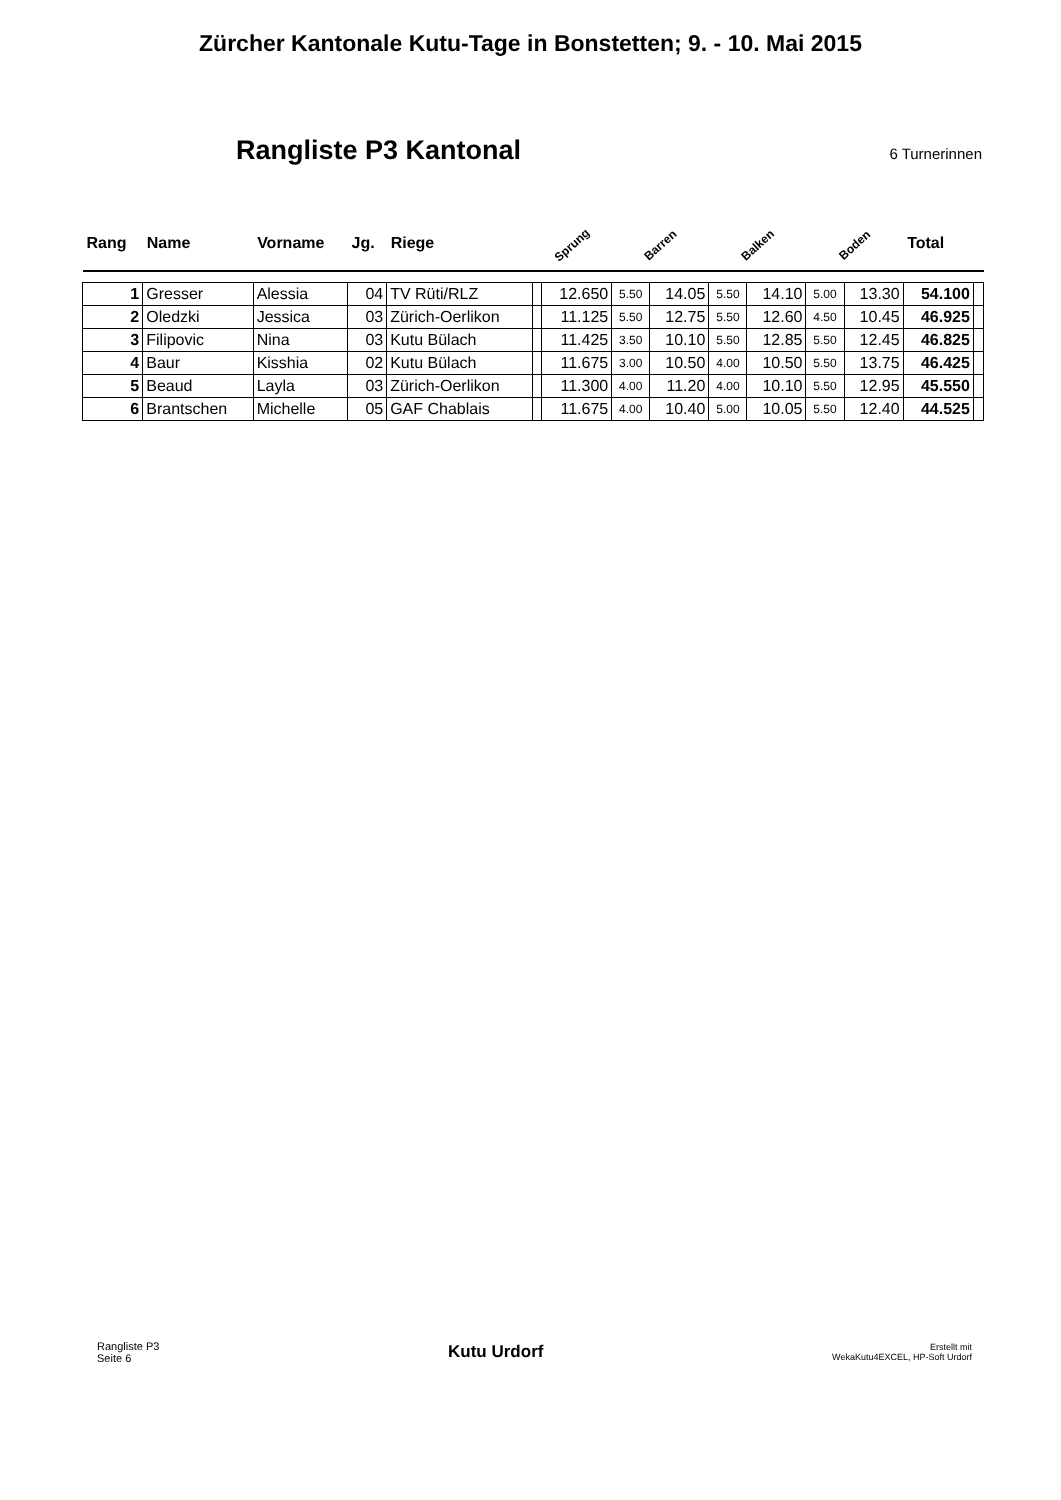Zürcher Kantonale Kutu-Tage in Bonstetten; 9. - 10. Mai 2015
Rangliste P3 Kantonal
6 Turnerinnen
| Rang | Name | Vorname | Jg. | Riege | Sprung | | Barren | | Balken | | Boden | | Total | |
| --- | --- | --- | --- | --- | --- | --- | --- | --- | --- | --- | --- | --- | --- | --- |
| 1 | Gresser | Alessia | 04 | TV Rüti/RLZ | | 12.650 | 5.50 | 14.05 | 5.50 | 14.10 | 5.00 | 13.30 | 54.100 | |
| 2 | Oledzki | Jessica | 03 | Zürich-Oerlikon | | 11.125 | 5.50 | 12.75 | 5.50 | 12.60 | 4.50 | 10.45 | 46.925 | |
| 3 | Filipovic | Nina | 03 | Kutu Bülach | | 11.425 | 3.50 | 10.10 | 5.50 | 12.85 | 5.50 | 12.45 | 46.825 | |
| 4 | Baur | Kisshia | 02 | Kutu Bülach | | 11.675 | 3.00 | 10.50 | 4.00 | 10.50 | 5.50 | 13.75 | 46.425 | |
| 5 | Beaud | Layla | 03 | Zürich-Oerlikon | | 11.300 | 4.00 | 11.20 | 4.00 | 10.10 | 5.50 | 12.95 | 45.550 | |
| 6 | Brantschen | Michelle | 05 | GAF Chablais | | 11.675 | 4.00 | 10.40 | 5.00 | 10.05 | 5.50 | 12.40 | 44.525 | |
Rangliste P3
Seite 6
Kutu Urdorf
Erstellt mit
WekaKutu4EXCEL, HP-Soft Urdorf